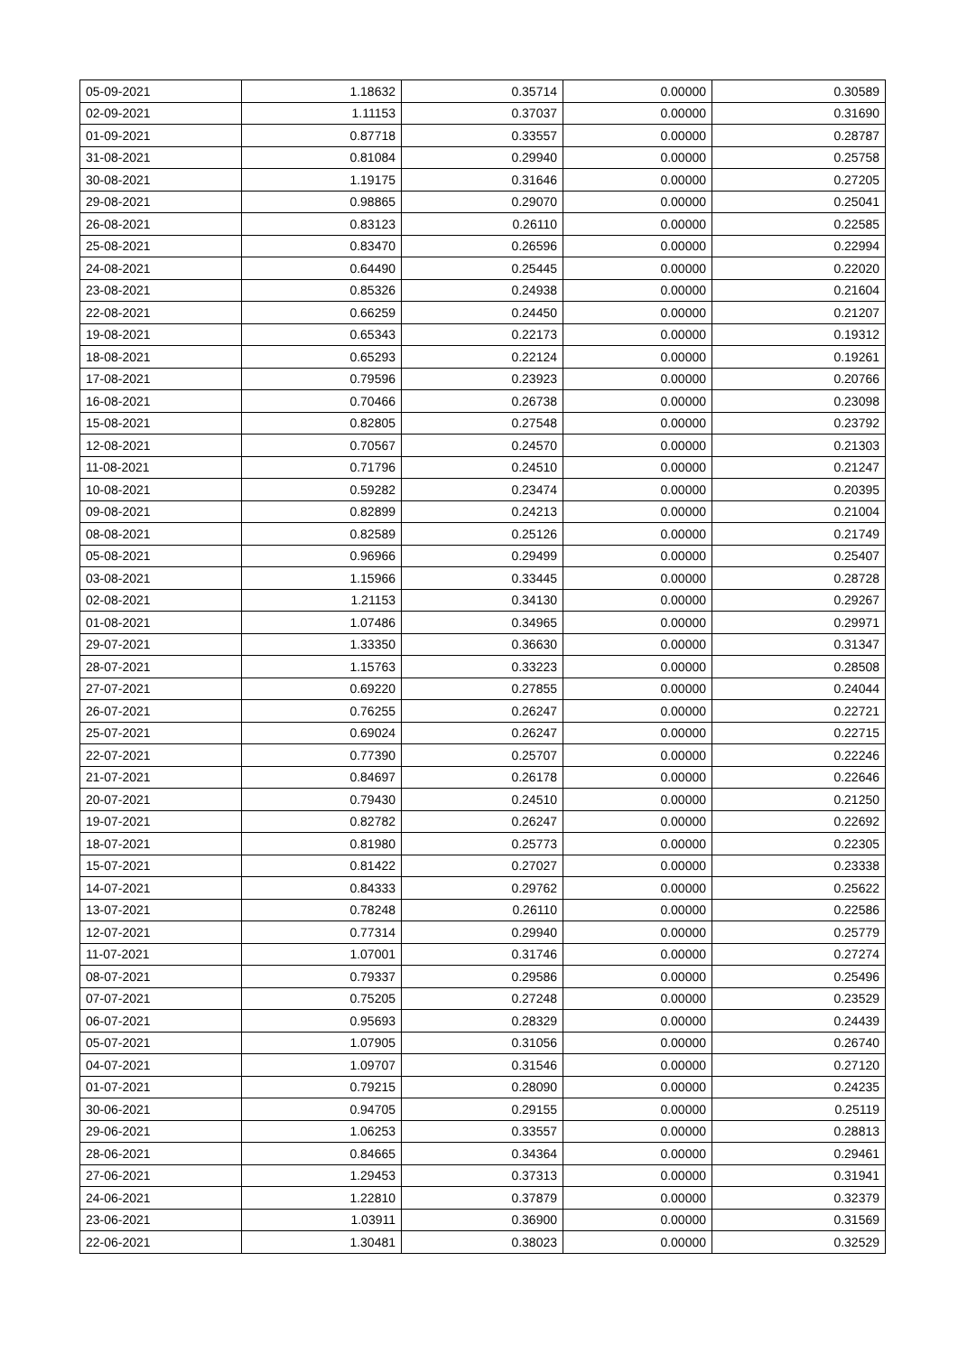| 05-09-2021 | 1.18632 | 0.35714 | 0.00000 | 0.30589 |
| 02-09-2021 | 1.11153 | 0.37037 | 0.00000 | 0.31690 |
| 01-09-2021 | 0.87718 | 0.33557 | 0.00000 | 0.28787 |
| 31-08-2021 | 0.81084 | 0.29940 | 0.00000 | 0.25758 |
| 30-08-2021 | 1.19175 | 0.31646 | 0.00000 | 0.27205 |
| 29-08-2021 | 0.98865 | 0.29070 | 0.00000 | 0.25041 |
| 26-08-2021 | 0.83123 | 0.26110 | 0.00000 | 0.22585 |
| 25-08-2021 | 0.83470 | 0.26596 | 0.00000 | 0.22994 |
| 24-08-2021 | 0.64490 | 0.25445 | 0.00000 | 0.22020 |
| 23-08-2021 | 0.85326 | 0.24938 | 0.00000 | 0.21604 |
| 22-08-2021 | 0.66259 | 0.24450 | 0.00000 | 0.21207 |
| 19-08-2021 | 0.65343 | 0.22173 | 0.00000 | 0.19312 |
| 18-08-2021 | 0.65293 | 0.22124 | 0.00000 | 0.19261 |
| 17-08-2021 | 0.79596 | 0.23923 | 0.00000 | 0.20766 |
| 16-08-2021 | 0.70466 | 0.26738 | 0.00000 | 0.23098 |
| 15-08-2021 | 0.82805 | 0.27548 | 0.00000 | 0.23792 |
| 12-08-2021 | 0.70567 | 0.24570 | 0.00000 | 0.21303 |
| 11-08-2021 | 0.71796 | 0.24510 | 0.00000 | 0.21247 |
| 10-08-2021 | 0.59282 | 0.23474 | 0.00000 | 0.20395 |
| 09-08-2021 | 0.82899 | 0.24213 | 0.00000 | 0.21004 |
| 08-08-2021 | 0.82589 | 0.25126 | 0.00000 | 0.21749 |
| 05-08-2021 | 0.96966 | 0.29499 | 0.00000 | 0.25407 |
| 03-08-2021 | 1.15966 | 0.33445 | 0.00000 | 0.28728 |
| 02-08-2021 | 1.21153 | 0.34130 | 0.00000 | 0.29267 |
| 01-08-2021 | 1.07486 | 0.34965 | 0.00000 | 0.29971 |
| 29-07-2021 | 1.33350 | 0.36630 | 0.00000 | 0.31347 |
| 28-07-2021 | 1.15763 | 0.33223 | 0.00000 | 0.28508 |
| 27-07-2021 | 0.69220 | 0.27855 | 0.00000 | 0.24044 |
| 26-07-2021 | 0.76255 | 0.26247 | 0.00000 | 0.22721 |
| 25-07-2021 | 0.69024 | 0.26247 | 0.00000 | 0.22715 |
| 22-07-2021 | 0.77390 | 0.25707 | 0.00000 | 0.22246 |
| 21-07-2021 | 0.84697 | 0.26178 | 0.00000 | 0.22646 |
| 20-07-2021 | 0.79430 | 0.24510 | 0.00000 | 0.21250 |
| 19-07-2021 | 0.82782 | 0.26247 | 0.00000 | 0.22692 |
| 18-07-2021 | 0.81980 | 0.25773 | 0.00000 | 0.22305 |
| 15-07-2021 | 0.81422 | 0.27027 | 0.00000 | 0.23338 |
| 14-07-2021 | 0.84333 | 0.29762 | 0.00000 | 0.25622 |
| 13-07-2021 | 0.78248 | 0.26110 | 0.00000 | 0.22586 |
| 12-07-2021 | 0.77314 | 0.29940 | 0.00000 | 0.25779 |
| 11-07-2021 | 1.07001 | 0.31746 | 0.00000 | 0.27274 |
| 08-07-2021 | 0.79337 | 0.29586 | 0.00000 | 0.25496 |
| 07-07-2021 | 0.75205 | 0.27248 | 0.00000 | 0.23529 |
| 06-07-2021 | 0.95693 | 0.28329 | 0.00000 | 0.24439 |
| 05-07-2021 | 1.07905 | 0.31056 | 0.00000 | 0.26740 |
| 04-07-2021 | 1.09707 | 0.31546 | 0.00000 | 0.27120 |
| 01-07-2021 | 0.79215 | 0.28090 | 0.00000 | 0.24235 |
| 30-06-2021 | 0.94705 | 0.29155 | 0.00000 | 0.25119 |
| 29-06-2021 | 1.06253 | 0.33557 | 0.00000 | 0.28813 |
| 28-06-2021 | 0.84665 | 0.34364 | 0.00000 | 0.29461 |
| 27-06-2021 | 1.29453 | 0.37313 | 0.00000 | 0.31941 |
| 24-06-2021 | 1.22810 | 0.37879 | 0.00000 | 0.32379 |
| 23-06-2021 | 1.03911 | 0.36900 | 0.00000 | 0.31569 |
| 22-06-2021 | 1.30481 | 0.38023 | 0.00000 | 0.32529 |